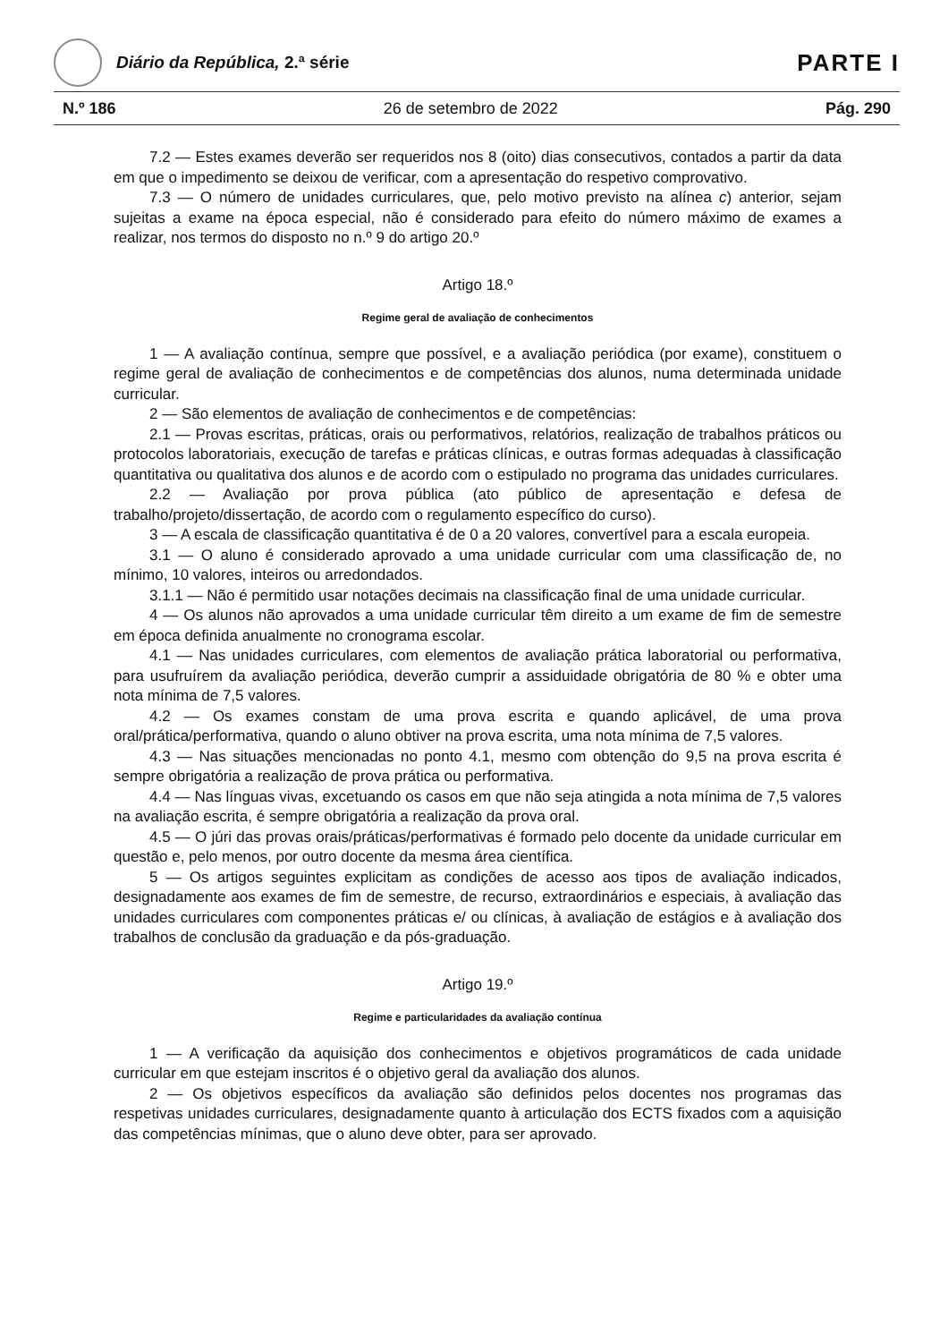Diário da República, 2.ª série
PARTE I
N.º 186 26 de setembro de 2022 Pág. 290
7.2 — Estes exames deverão ser requeridos nos 8 (oito) dias consecutivos, contados a partir da data em que o impedimento se deixou de verificar, com a apresentação do respetivo comprovativo.
7.3 — O número de unidades curriculares, que, pelo motivo previsto na alínea c) anterior, sejam sujeitas a exame na época especial, não é considerado para efeito do número máximo de exames a realizar, nos termos do disposto no n.º 9 do artigo 20.º
Artigo 18.º
Regime geral de avaliação de conhecimentos
1 — A avaliação contínua, sempre que possível, e a avaliação periódica (por exame), constituem o regime geral de avaliação de conhecimentos e de competências dos alunos, numa determinada unidade curricular.
2 — São elementos de avaliação de conhecimentos e de competências:
2.1 — Provas escritas, práticas, orais ou performativos, relatórios, realização de trabalhos práticos ou protocolos laboratoriais, execução de tarefas e práticas clínicas, e outras formas adequadas à classificação quantitativa ou qualitativa dos alunos e de acordo com o estipulado no programa das unidades curriculares.
2.2 — Avaliação por prova pública (ato público de apresentação e defesa de trabalho/projeto/dissertação, de acordo com o regulamento específico do curso).
3 — A escala de classificação quantitativa é de 0 a 20 valores, convertível para a escala europeia.
3.1 — O aluno é considerado aprovado a uma unidade curricular com uma classificação de, no mínimo, 10 valores, inteiros ou arredondados.
3.1.1 — Não é permitido usar notações decimais na classificação final de uma unidade curricular.
4 — Os alunos não aprovados a uma unidade curricular têm direito a um exame de fim de semestre em época definida anualmente no cronograma escolar.
4.1 — Nas unidades curriculares, com elementos de avaliação prática laboratorial ou performativa, para usufruírem da avaliação periódica, deverão cumprir a assiduidade obrigatória de 80 % e obter uma nota mínima de 7,5 valores.
4.2 — Os exames constam de uma prova escrita e quando aplicável, de uma prova oral/prática/performativa, quando o aluno obtiver na prova escrita, uma nota mínima de 7,5 valores.
4.3 — Nas situações mencionadas no ponto 4.1, mesmo com obtenção do 9,5 na prova escrita é sempre obrigatória a realização de prova prática ou performativa.
4.4 — Nas línguas vivas, excetuando os casos em que não seja atingida a nota mínima de 7,5 valores na avaliação escrita, é sempre obrigatória a realização da prova oral.
4.5 — O júri das provas orais/práticas/performativas é formado pelo docente da unidade curricular em questão e, pelo menos, por outro docente da mesma área científica.
5 — Os artigos seguintes explicitam as condições de acesso aos tipos de avaliação indicados, designadamente aos exames de fim de semestre, de recurso, extraordinários e especiais, à avaliação das unidades curriculares com componentes práticas e/ ou clínicas, à avaliação de estágios e à avaliação dos trabalhos de conclusão da graduação e da pós-graduação.
Artigo 19.º
Regime e particularidades da avaliação contínua
1 — A verificação da aquisição dos conhecimentos e objetivos programáticos de cada unidade curricular em que estejam inscritos é o objetivo geral da avaliação dos alunos.
2 — Os objetivos específicos da avaliação são definidos pelos docentes nos programas das respetivas unidades curriculares, designadamente quanto à articulação dos ECTS fixados com a aquisição das competências mínimas, que o aluno deve obter, para ser aprovado.